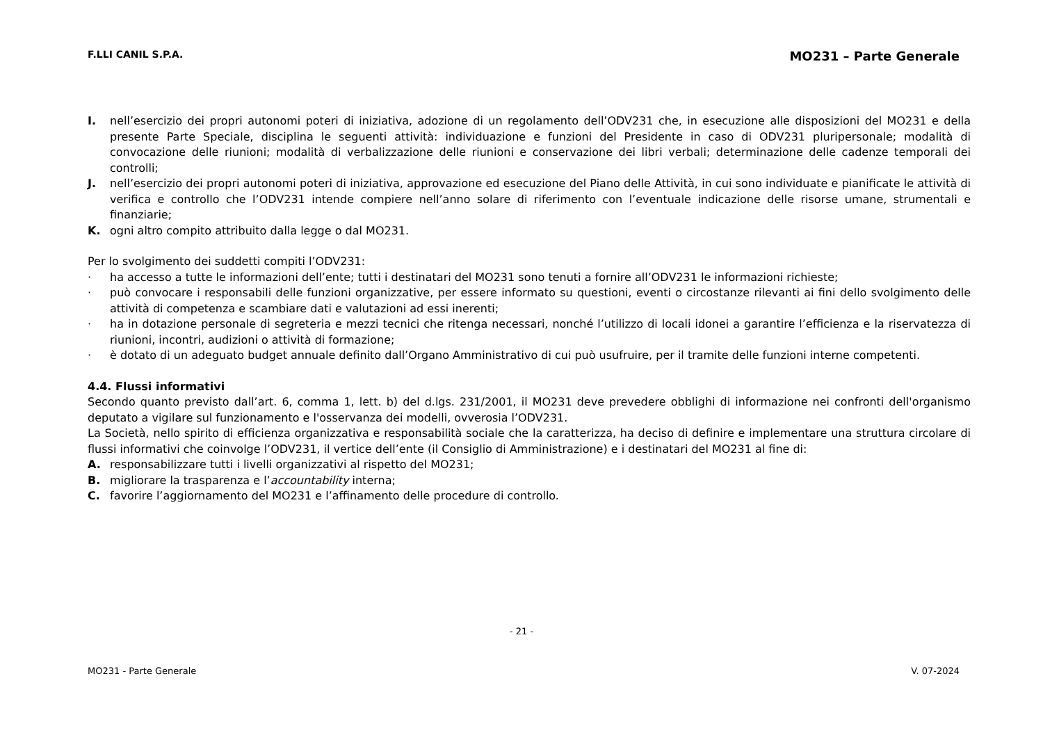F.LLI CANIL S.P.A. MO231 – Parte Generale
I. nell’esercizio dei propri autonomi poteri di iniziativa, adozione di un regolamento dell’ODV231 che, in esecuzione alle disposizioni del MO231 e della presente Parte Speciale, disciplina le seguenti attività: individuazione e funzioni del Presidente in caso di ODV231 pluripersonale; modalità di convocazione delle riunioni; modalità di verbalizzazione delle riunioni e conservazione dei libri verbali; determinazione delle cadenze temporali dei controlli;
J. nell’esercizio dei propri autonomi poteri di iniziativa, approvazione ed esecuzione del Piano delle Attività, in cui sono individuate e pianificate le attività di verifica e controllo che l’ODV231 intende compiere nell’anno solare di riferimento con l’eventuale indicazione delle risorse umane, strumentali e finanziarie;
K. ogni altro compito attribuito dalla legge o dal MO231.
Per lo svolgimento dei suddetti compiti l’ODV231:
· ha accesso a tutte le informazioni dell’ente; tutti i destinatari del MO231 sono tenuti a fornire all’ODV231 le informazioni richieste;
· può convocare i responsabili delle funzioni organizzative, per essere informato su questioni, eventi o circostanze rilevanti ai fini dello svolgimento delle attività di competenza e scambiare dati e valutazioni ad essi inerenti;
· ha in dotazione personale di segreteria e mezzi tecnici che ritenga necessari, nonché l’utilizzo di locali idonei a garantire l’efficienza e la riservatezza di riunioni, incontri, audizioni o attività di formazione;
· è dotato di un adeguato budget annuale definito dall’Organo Amministrativo di cui può usufruire, per il tramite delle funzioni interne competenti.
4.4. Flussi informativi
Secondo quanto previsto dall’art. 6, comma 1, lett. b) del d.lgs. 231/2001, il MO231 deve prevedere obblighi di informazione nei confronti dell'organismo deputato a vigilare sul funzionamento e l'osservanza dei modelli, ovverosia l’ODV231.
La Società, nello spirito di efficienza organizzativa e responsabilità sociale che la caratterizza, ha deciso di definire e implementare una struttura circolare di flussi informativi che coinvolge l’ODV231, il vertice dell’ente (il Consiglio di Amministrazione) e i destinatari del MO231 al fine di:
A. responsabilizzare tutti i livelli organizzativi al rispetto del MO231;
B. migliorare la trasparenza e l’accountability interna;
C. favorire l’aggiornamento del MO231 e l’affinamento delle procedure di controllo.
- 21 -
MO231 - Parte Generale V. 07-2024